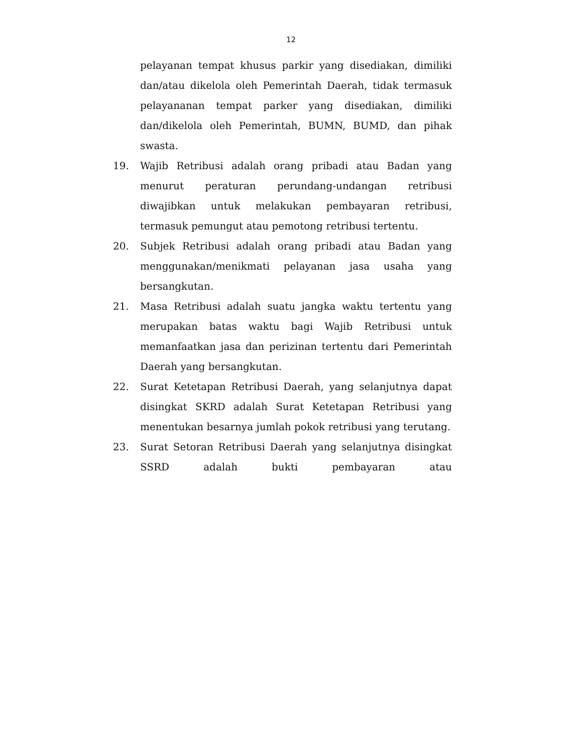12
pelayanan tempat khusus parkir yang disediakan, dimiliki dan/atau dikelola oleh Pemerintah Daerah, tidak termasuk pelayananan tempat parker yang disediakan, dimiliki dan/dikelola oleh Pemerintah, BUMN, BUMD, dan pihak swasta.
19. Wajib Retribusi adalah orang pribadi atau Badan yang menurut peraturan perundang-undangan retribusi diwajibkan untuk melakukan pembayaran retribusi, termasuk pemungut atau pemotong retribusi tertentu.
20. Subjek Retribusi adalah orang pribadi atau Badan yang menggunakan/menikmati pelayanan jasa usaha yang bersangkutan.
21. Masa Retribusi adalah suatu jangka waktu tertentu yang merupakan batas waktu bagi Wajib Retribusi untuk memanfaatkan jasa dan perizinan tertentu dari Pemerintah Daerah yang bersangkutan.
22. Surat Ketetapan Retribusi Daerah, yang selanjutnya dapat disingkat SKRD adalah Surat Ketetapan Retribusi yang menentukan besarnya jumlah pokok retribusi yang terutang.
23. Surat Setoran Retribusi Daerah yang selanjutnya disingkat SSRD adalah bukti pembayaran atau